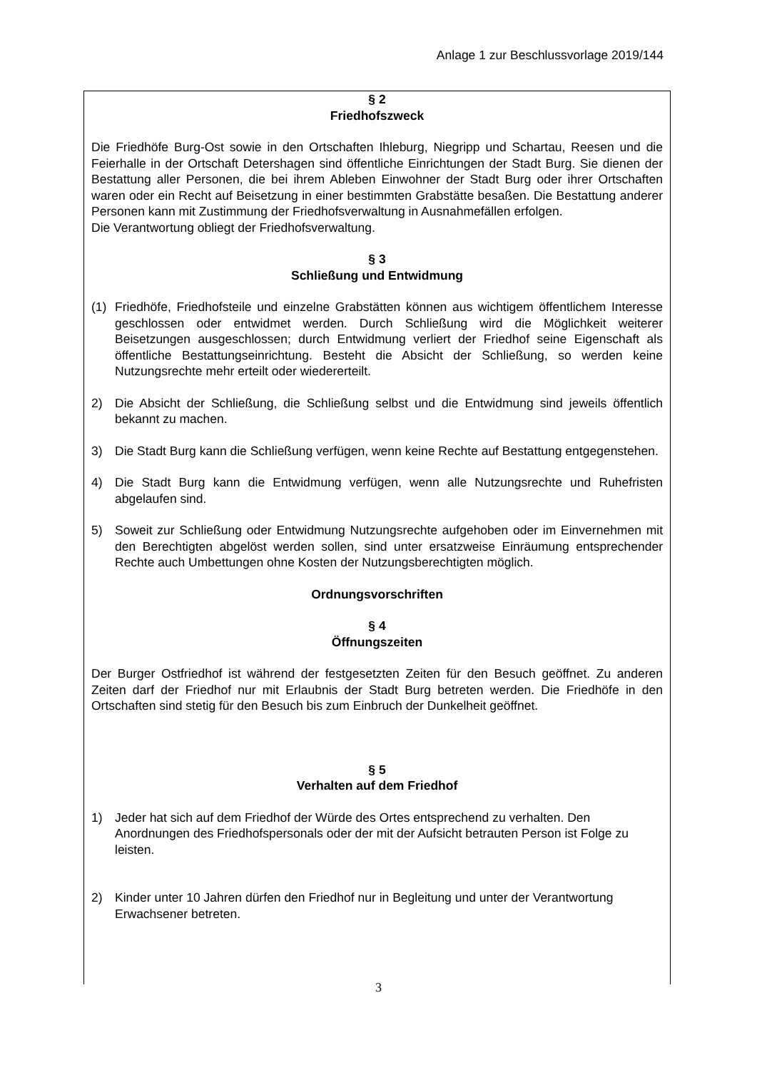Anlage 1 zur Beschlussvorlage 2019/144
§ 2
Friedhofszweck
Die Friedhöfe Burg-Ost sowie in den Ortschaften Ihleburg, Niegripp und Schartau, Reesen und die Feierhalle in der Ortschaft Detershagen sind öffentliche Einrichtungen der Stadt Burg. Sie dienen der Bestattung aller Personen, die bei ihrem Ableben Einwohner der Stadt Burg oder ihrer Ortschaften waren oder ein Recht auf Beisetzung in einer bestimmten Grabstätte besaßen. Die Bestattung anderer Personen kann mit Zustimmung der Friedhofsverwaltung in Ausnahmefällen erfolgen.
Die Verantwortung obliegt der Friedhofsverwaltung.
§ 3
Schließung und Entwidmung
(1) Friedhöfe, Friedhofsteile und einzelne Grabstätten können aus wichtigem öffentlichem Interesse geschlossen oder entwidmet werden. Durch Schließung wird die Möglichkeit weiterer Beisetzungen ausgeschlossen; durch Entwidmung verliert der Friedhof seine Eigenschaft als öffentliche Bestattungseinrichtung. Besteht die Absicht der Schließung, so werden keine Nutzungsrechte mehr erteilt oder wiedererteilt.
2) Die Absicht der Schließung, die Schließung selbst und die Entwidmung sind jeweils öffentlich bekannt zu machen.
3) Die Stadt Burg kann die Schließung verfügen, wenn keine Rechte auf Bestattung entgegenstehen.
4) Die Stadt Burg kann die Entwidmung verfügen, wenn alle Nutzungsrechte und Ruhefristen abgelaufen sind.
5) Soweit zur Schließung oder Entwidmung Nutzungsrechte aufgehoben oder im Einvernehmen mit den Berechtigten abgelöst werden sollen, sind unter ersatzweise Einräumung entsprechender Rechte auch Umbettungen ohne Kosten der Nutzungsberechtigten möglich.
Ordnungsvorschriften
§ 4
Öffnungszeiten
Der Burger Ostfriedhof ist während der festgesetzten Zeiten für den Besuch geöffnet. Zu anderen Zeiten darf der Friedhof nur mit Erlaubnis der Stadt Burg betreten werden. Die Friedhöfe in den Ortschaften sind stetig für den Besuch bis zum Einbruch der Dunkelheit geöffnet.
§ 5
Verhalten auf dem Friedhof
1) Jeder hat sich auf dem Friedhof der Würde des Ortes entsprechend zu verhalten. Den Anordnungen des Friedhofspersonals oder der mit der Aufsicht betrauten Person ist Folge zu leisten.
2) Kinder unter 10 Jahren dürfen den Friedhof nur in Begleitung und unter der Verantwortung Erwachsener betreten.
3